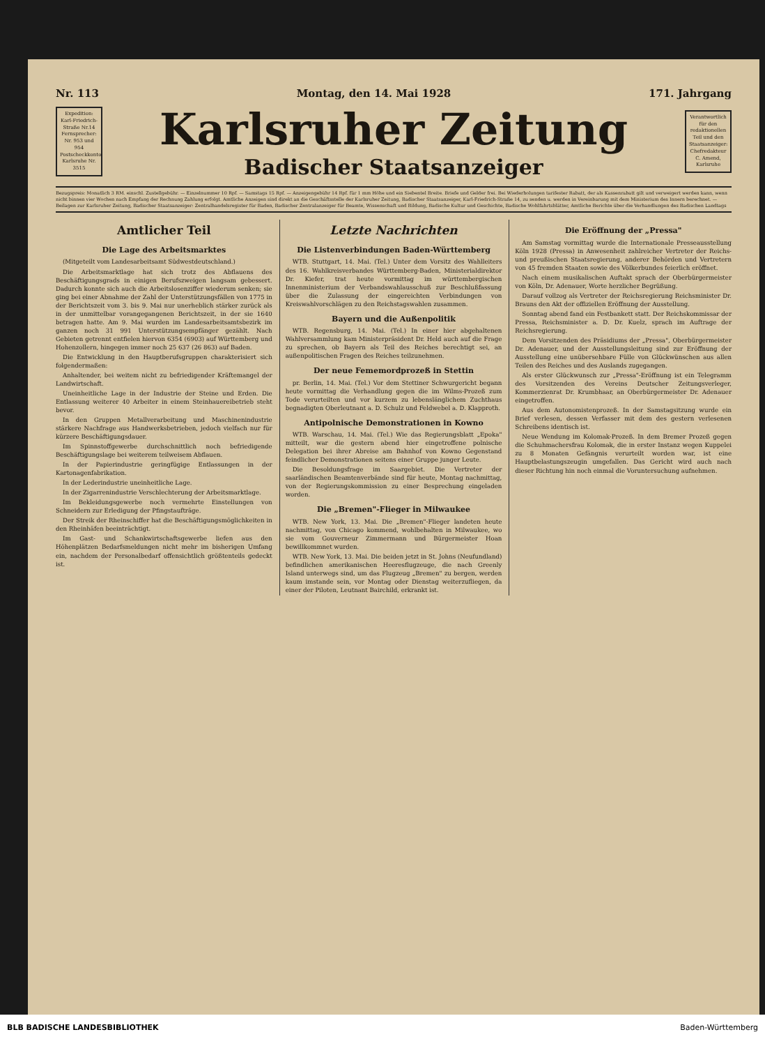Nr. 113 Montag, den 14. Mai 1928 171. Jahrgang
Expedition: Karl-Friedrich-Straße Nr.14 Fernsprecher: Nr. 953 und 954 Postscheckkonto Karlsruhe Nr. 3515
Karlsruher Zeitung
Badischer Staatsanzeiger
Verantwortlich für den redaktionellen Teil und den Staatsanzeiger: Chefredakteur C. Amend, Karlsruhe
Bezugspreis: Monatlich 3 RM. einschl. Zustellgebühr. — Einzelnummer 10 Rpf. — Samstags 15 Rpf. — Anzeigengebühr 14 Rpf. für 1 mm Höhe und ein Siebentel Breite. Briefe und Gelder frei. Bei Wiederholungen tarifester Rabatt, der als Kassenrabatt gilt und verweigert werden kann, wenn nicht binnen vier Wochen nach Empfang der Rechnung Zahlung erfolgt. Amtliche Anzeigen sind direkt an die Geschäftsstelle der Karlsruher Zeitung, Badischer Staatsanzeiger, Karl-Friedrich-Straße 14, zu senden u. werden in Vereinbarung mit dem Ministerium des Innern berechnet. — Beilagen zur Karlsruher Zeitung, Badischer Staatsanzeiger: Zentralhandelsregister für Baden, Badischer Zentralanzeiger für Beamte, Wissenschaft und Bildung, Badische Kultur und Geschichte, Badische Wohlfahrtsblätter, Amtliche Berichte über die Verhandlungen des Badischen Landtags
Amtlicher Teil
Die Lage des Arbeitsmarktes
(Mitgeteilt vom Landesarbeitsamt Südwestdeutschland.)
Die Arbeitsmarktlage hat sich trotz des Abflauens des Beschäftigungsgrads in einigen Berufszweigen langsam gebessert. Dadurch konnte sich auch die Arbeitslosenziffer wiederum senken; sie ging bei einer Abnahme der Zahl der Unterstützungsfällen von 1775 in der Berichtszeit vom 3. bis 9. Mai nur unerheblich stärker zurück als in der unmittelbar vorangegangenen Berichtszeit, in der sie 1640 betragen hatte. Am 9. Mai wurden im Landesarbeitsamtsbezirk im ganzen noch 31 991 Unterstützungsempfänger gezählt. Nach Gebieten getrennt entfielen hiervon 6354 (6903) auf Württemberg und Hohenzollern, hingegen immer noch 25 637 (26 863) auf Baden.
Die Entwicklung in den Hauptberufsgruppen charakterisiert sich folgendermaßen:
Anhaltender, bei weitem nicht zu befriedigender Kräftemangel der Landwirtschaft.
Uneinheitliche Lage in der Industrie der Steine und Erden. Die Entlassung weiterer 40 Arbeiter in einem Steinhauereibetrieb steht bevor.
In den Gruppen Metallverarbeitung und Maschinenindustrie stärkere Nachfrage aus Handwerksbetrieben, jedoch vielfach nur für kürzere Beschäftigungsdauer.
Im Spinnstoffgewerbe durchschnittlich noch befriedigende Beschäftigungslage bei weiterem teilweisem Abflauen.
In der Papierindustrie geringfügige Entlassungen in der Kartonagenfabrikation.
In der Lederindustrie uneinheitliche Lage.
In der Zigarrenindustrie Verschlechterung der Arbeitsmarktlage.
Im Bekleidungsgewerbe noch vermehrte Einstellungen von Schneidern zur Erledigung der Pfingstaufträge.
Der Streik der Rheinschiffer hat die Beschäftigungsmöglichkeiten in den Rheinhäfen beeinträchtigt.
Im Gast- und Schankwirtschaftsgewerbe liefen aus den Höhenplätzen Bedarfsmeldungen nicht mehr im bisherigen Umfang ein, nachdem der Personalbedarf offensichtlich größtenteils gedeckt ist.
Letzte Nachrichten
Die Listenverbindungen Baden-Württemberg
WTB. Stuttgart, 14. Mai. (Tel.) Unter dem Vorsitz des Wahlleiters des 16. Wahlkreisverbandes Württemberg-Baden, Ministerialdirektor Dr. Kiefer, trat heute vormittag im württembergischen Innenministerium der Verbandswahlausschuß zur Beschlußfassung über die Zulassung der eingereichten Verbindungen von Kreiswahlvorschlägen zu den Reichstagswahlen zusammen.
Bayern und die Außenpolitik
WTB. Regensburg, 14. Mai. (Tel.) In einer hier abgehaltenen Wahlversammlung kam Ministerpräsident Dr. Held auch auf die Frage zu sprechen, ob Bayern als Teil des Reiches berechtigt sei, an außenpolitischen Fragen des Reiches teilzunehmen.
Der neue Fememordprozeß in Stettin
pr. Berlin, 14. Mai. (Tel.) Vor dem Stettiner Schwurgericht begann heute vormittag die Verhandlung gegen die im Wilms-Prozeß zum Tode verurteilten und vor kurzem zu lebenslänglichem Zuchthaus begnadigten Oberleutnant a. D. Schulz und Feldwebel a. D. Klapproth.
Antipolnische Demonstrationen in Kowno
WTB. Warschau, 14. Mai. (Tel.) Wie das Regierungsblatt „Epoka" mitteilt, war die gestern abend hier eingetroffene polnische Delegation bei ihrer Abreise am Bahnhof von Kowno Gegenstand feindlicher Demonstrationen seitens einer Gruppe junger Leute.
Die Besoldungsfrage im Saargebiet. Die Vertreter der saarländischen Beamtenverbände sind für heute, Montag nachmittag, von der Regierungskommission zu einer Besprechung eingeladen worden.
Die „Bremen"-Flieger in Milwaukee
WTB. New York, 13. Mai. Die „Bremen"-Flieger landeten heute nachmittag, von Chicago kommend, wohlbehalten in Milwaukee, wo sie vom Gouverneur Zimmermann und Bürgermeister Hoan bewillkommnet wurden.
WTB. New York, 13. Mai. Die beiden jetzt in St. Johns (Neufundland) befindlichen amerikanischen Heeresflugzeuge, die nach Greenly Island unterwegs sind, um das Flugzeug „Bremen" zu bergen, werden kaum imstande sein, vor Montag oder Dienstag weiterzufliegen, da einer der Piloten, Leutnant Bairchild, erkrankt ist.
Die Eröffnung der „Pressa"
Am Samstag vormittag wurde die Internationale Presseausstellung Köln 1928 (Pressa) in Anwesenheit zahlreicher Vertreter der Reichs- und preußischen Staatsregierung, anderer Behörden und Vertretern von 45 fremden Staaten sowie des Völkerbundes feierlich eröffnet.
Nach einem musikalischen Auftakt sprach der Oberbürgermeister von Köln, Dr. Adenauer, Worte herzlicher Begrüßung.
Darauf vollzog als Vertreter der Reichsregierung Reichsminister Dr. Brauns den Akt der offiziellen Eröffnung der Ausstellung.
Sonntag abend fand ein Festbankett statt. Der Reichskommissar der Pressa, Reichsminister a. D. Dr. Kuelz, sprach im Auftrage der Reichsregierung.
Dem Vorsitzenden des Präsidiums der „Pressa", Oberbürgermeister Dr. Adenauer, und der Ausstellungsleitung sind zur Eröffnung der Ausstellung eine unübersehbare Fülle von Glückwünschen aus allen Teilen des Reiches und des Auslands zugegangen.
Als erster Glückwunsch zur „Pressa"-Eröffnung ist ein Telegramm des Vorsitzenden des Vereins Deutscher Zeitungsverleger, Kommerzienrat Dr. Krumbhaar, an Oberbürgermeister Dr. Adenauer eingetroffen.
Aus dem Autonomistenprozeß. In der Samstagsitzung wurde ein Brief verlesen, dessen Verfasser mit dem des gestern verlesenen Schreibens identisch ist.
Neue Wendung im Kolomak-Prozeß. In dem Bremer Prozeß gegen die Schuhmachersfrau Kolomak, die in erster Instanz wegen Kuppelei zu 8 Monaten Gefängnis verurteilt worden war, ist eine Hauptbelastungszeugin umgefallen. Das Gericht wird auch nach dieser Richtung hin noch einmal die Voruntersuchung aufnehmen.
BLB BADISCHE LANDESBIBLIOTHEK Baden-Württemberg